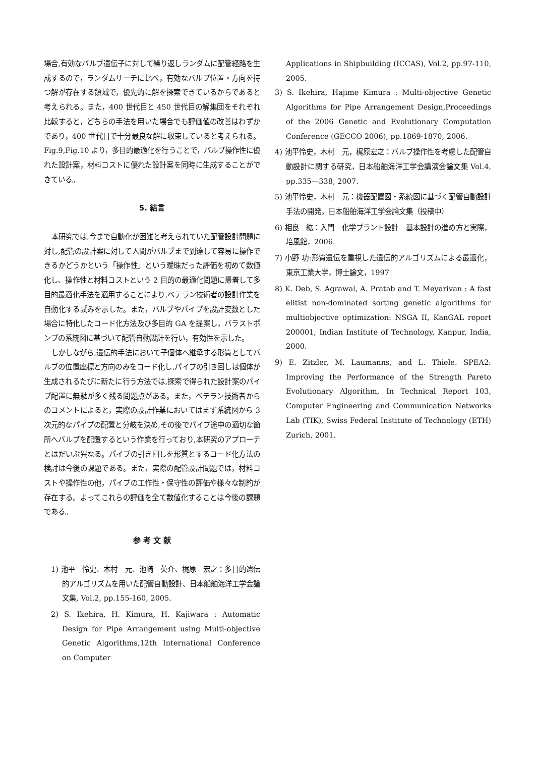場合,有効なバルブ遺伝子に対して繰り返しランダムに配管経路を生成するので，ランダムサーチに比べ，有効なバルブ位置・方向を持つ解が存在する領域で，優先的に解を探索できているからであると考えられる。また，400 世代目と 450 世代目の解集団をそれぞれ比較すると，どちらの手法を用いた場合でも評価値の改善はわずかであり，400 世代目で十分最良な解に収束していると考えられる。Fig.9,Fig.10 より，多目的最適化を行うことで，バルブ操作性に優れた設計案，材料コストに優れた設計案を同時に生成することができている。
5. 結言
本研究では,今まで自動化が困難と考えられていた配管設計問題に対し,配管の設計案に対して人間がバルブまで到達して容易に操作できるかどうかという「操作性」という曖昧だった評価を初めて数値化し、操作性と材料コストという 2 目的の最適化問題に帰着して多目的最適化手法を適用することにより,ベテラン技術者の設計作業を自動化する試みを示した。また，バルブやパイプを設計変数とした場合に特化したコード化方法及び多目的 GA を提案し，バラストポンプの系統図に基づいて配管自動設計を行い，有効性を示した。
しかしながら,遺伝的手法において子個体へ継承する形質としてバルブの位置座標と方向のみをコード化し,パイプの引き回しは個体が生成されるたびに新たに行う方法では,探索で得られた設計案のパイプ配置に無駄が多く残る問題点がある。また，ベテラン技術者からのコメントによると，実際の設計作業においてはまず系統図から 3 次元的なパイプの配置と分岐を決め,その後でパイプ途中の適切な箇所へバルブを配置するという作業を行っており,本研究のアプローチとはだいぶ異なる。パイプの引き回しを形質とするコード化方法の検討は今後の課題である。また，実際の配管設計問題では，材料コストや操作性の他，パイプの工作性・保守性の評価や様々な制約が存在する。よってこれらの評価を全て数値化することは今後の課題である。
参 考 文 献
1) 池平　怜史、木村　元、池崎　英介、梶原　宏之：多目的遺伝的アルゴリズムを用いた配管自動設計、日本船舶海洋工学会論文集, Vol.2, pp.155-160, 2005.
2) S. Ikehira, H. Kimura, H. Kajiwara : Automatic Design for Pipe Arrangement using Multi-objective Genetic Algorithms,12th International Conference on Computer
Applications in Shipbuilding (ICCAS), Vol.2, pp.97-110, 2005.
3) S. Ikehira, Hajime Kimura : Multi-objective Genetic Algorithms for Pipe Arrangement Design,Proceedings of the 2006 Genetic and Evolutionary Computation Conference (GECCO 2006), pp.1869-1870, 2006.
4) 池平怜史，木村　元，梶原宏之：バルブ操作性を考慮した配管自動設計に関する研究，日本船舶海洋工学会講演会論文集 Vol.4, pp.335—338, 2007.
5) 池平怜史，木村　元：機器配置図・系統図に基づく配管自動設計手法の開発，日本船舶海洋工学会論文集（投稿中）
6) 相良　紘：入門　化学プラント設計　基本設計の進め方と実際，培風館，2006.
7) 小野 功:形質遺伝を重視した遺伝的アルゴリズムによる最適化，東京工業大学，博士論文，1997
8) K. Deb, S. Agrawal, A. Pratab and T. Meyarivan : A fast elitist non-dominated sorting genetic algorithms for multiobjective optimization: NSGA II, KanGAL report 200001, Indian Institute of Technology, Kanpur, India, 2000.
9) E. Zitzler, M. Laumanns, and L. Thiele. SPEA2: Improving the Performance of the Strength Pareto Evolutionary Algorithm, In Technical Report 103, Computer Engineering and Communication Networks Lab (TIK), Swiss Federal Institute of Technology (ETH) Zurich, 2001.